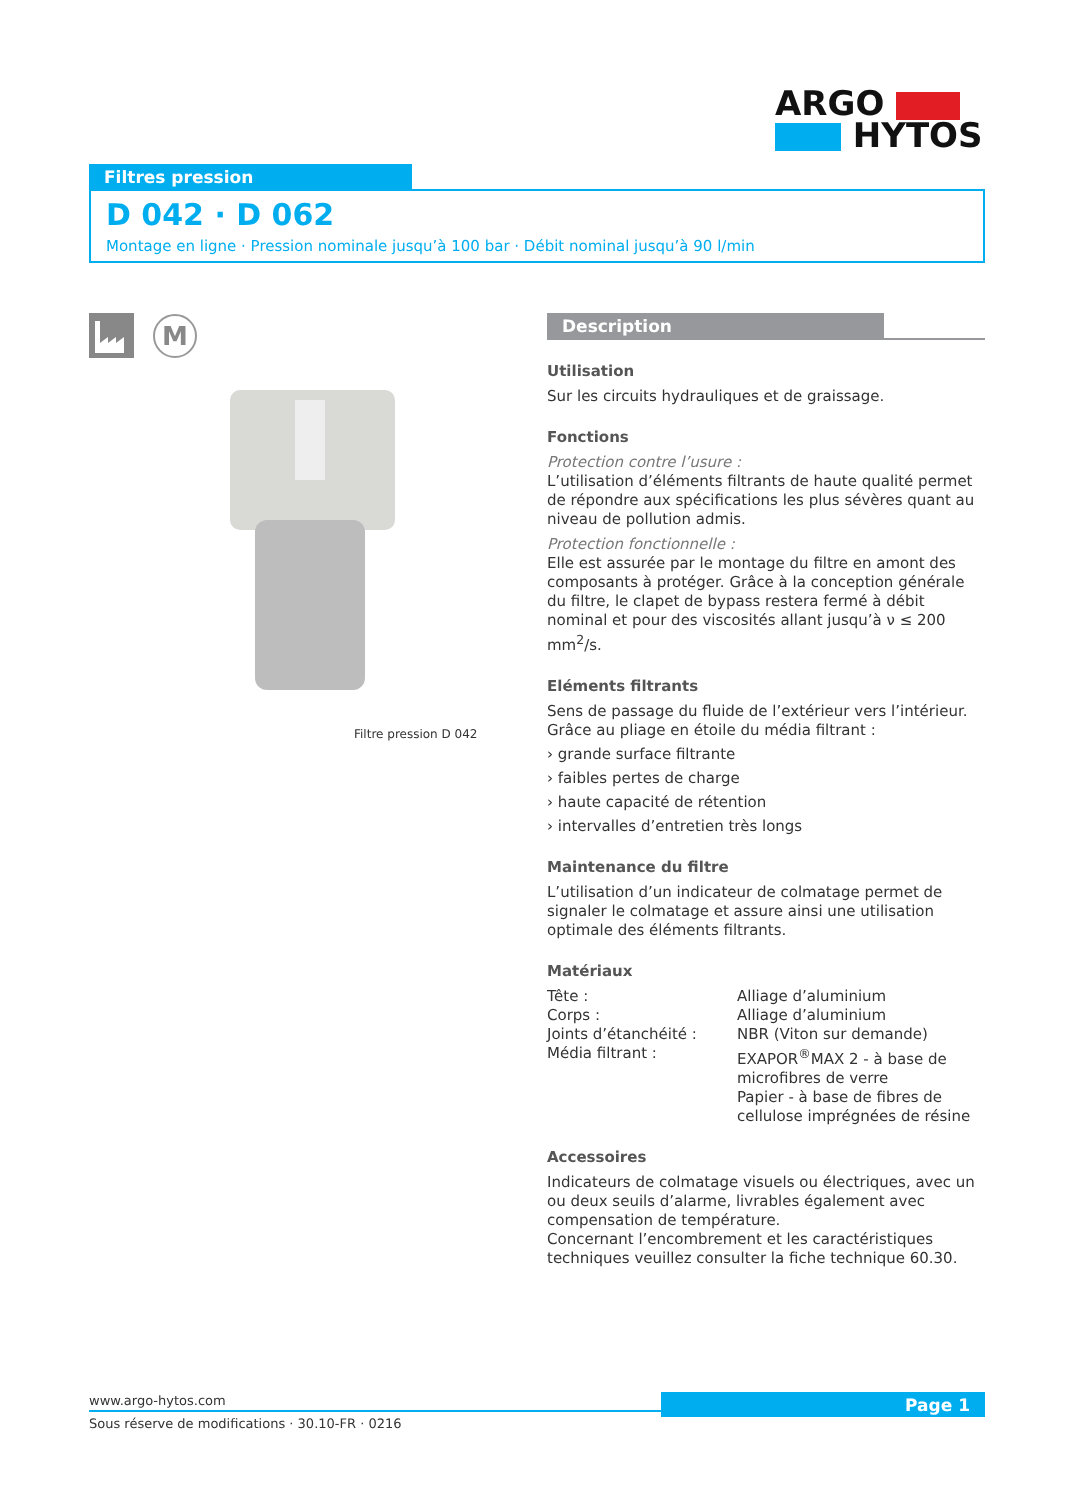ARGO
HYTOS
Filtres pression
D 042 · D 062
Montage en ligne · Pression nominale jusqu’à 100 bar · Débit nominal jusqu’à 90 l/min
M
Filtre pression D 042
Description
Utilisation
Sur les circuits hydrauliques et de graissage.
Fonctions
Protection contre l’usure :
L’utilisation d’éléments filtrants de haute qualité permet de répondre aux spécifications les plus sévères quant au niveau de pollution admis.
Protection fonctionnelle :
Elle est assurée par le montage du filtre en amont des compo­sants à protéger. Grâce à la conception générale du filtre, le clapet de bypass restera fermé à débit nominal et pour des viscosités allant jusqu’à ν ≤ 200 mm<sup>2</sup>/s.
Eléments filtrants
Sens de passage du fluide de l’extérieur vers l’intérieur. Grâce au pliage en étoile du média filtrant :
› grande surface filtrante
› faibles pertes de charge
› haute capacité de rétention
› intervalles d’entretien très longs
Maintenance du filtre
L’utilisation d’un indicateur de colmatage permet de signaler le colmatage et assure ainsi une utilisation optimale des éléments filtrants.
Matériaux
| Tête : | Alliage d’aluminium |
| Corps : | Alliage d’aluminium |
| Joints d’étanchéité : | NBR (Viton sur demande) |
| Média filtrant : | EXAPOR<sup>®</sup>MAX 2 - à base de microfibres de verre Papier - à base de fibres de cellulose imprégnées de résine |
Accessoires
Indicateurs de colmatage visuels ou électriques, avec un ou deux seuils d’alarme, livrables également avec compensation de température.
Concernant l’encombrement et les caractéristiques techniques veuillez consulter la fiche technique 60.30.
www.argo-hytos.com
Sous réserve de modifications · 30.10-FR · 0216
Page 1